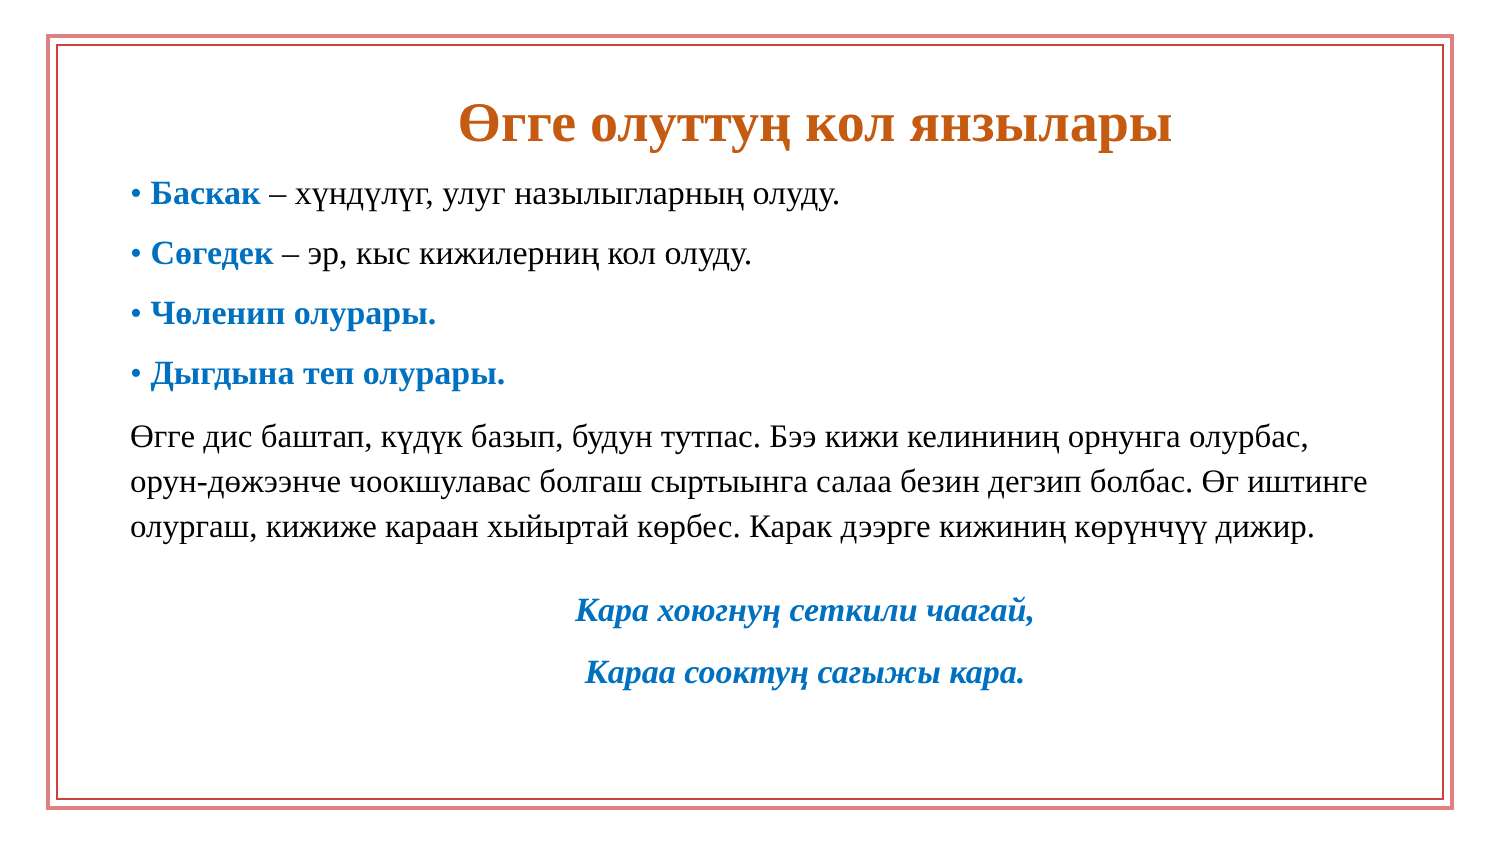Өгге олуттуң кол янзылары
• Баскак – хүндүлүг, улуг назылыгларның олуду.
• Сөгедек – эр, кыс кижилерниң кол олуду.
• Чөленип олурары.
• Дыгдына теп олурары.
Өгге дис баштап, күдүк базып, будун тутпас. Бээ кижи келининиң орнунга олурбас, орун-дөжээнче чоокшулавас болгаш сыртыынга салаа безин дегзип болбас. Өг иштинге олургаш, кижиже караан хыйыртай көрбес. Карак дээрге кижиниң көрүнчүү дижир.
Кара хоюгнуң сеткили чаагай,
Караа сооктуң сагыжы кара.